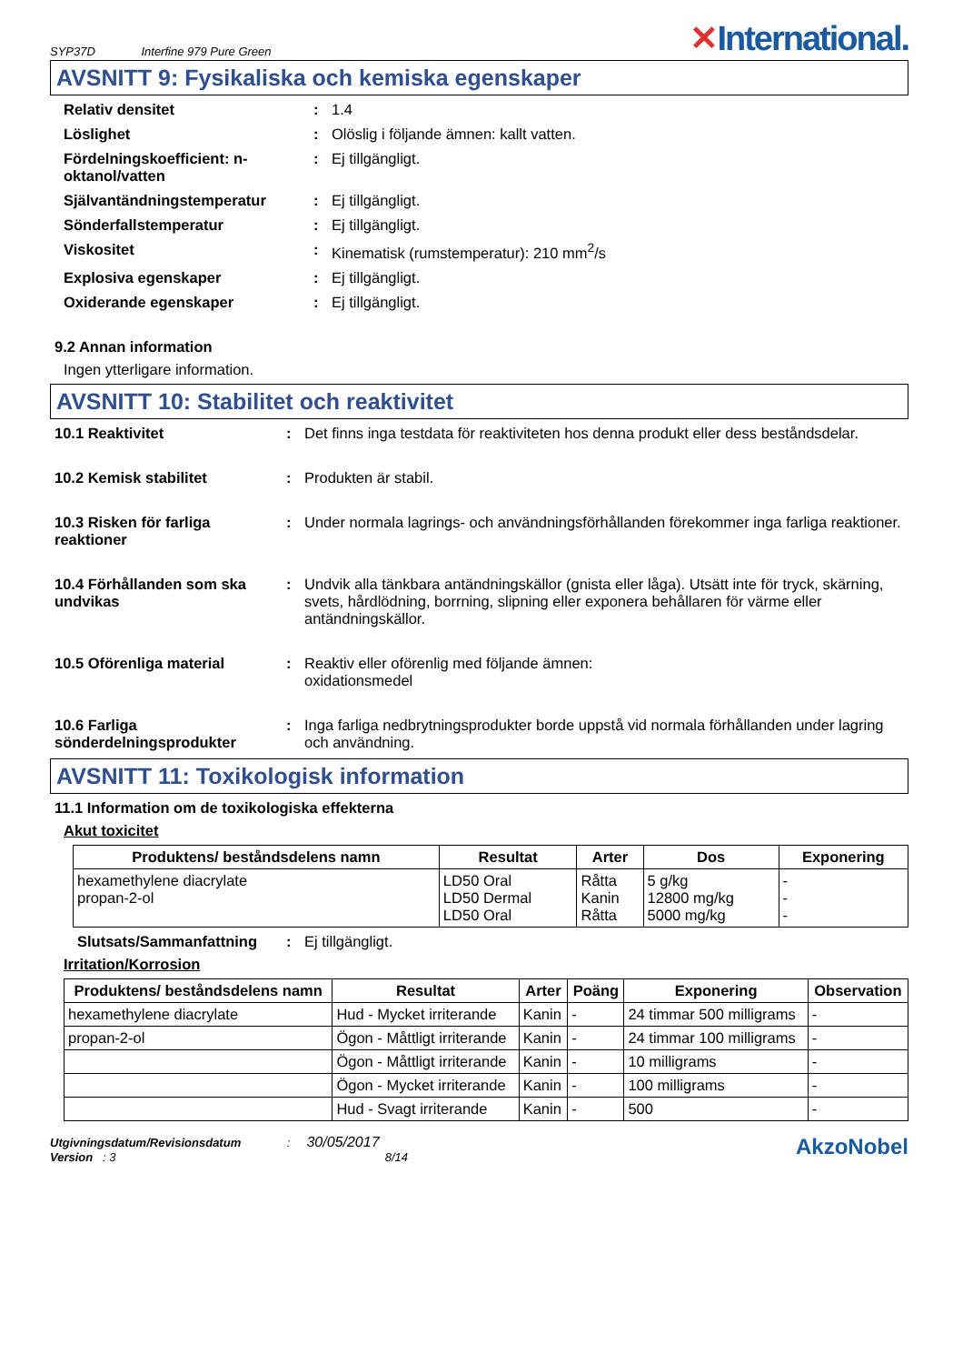SYP37D Interfine 979 Pure Green
✕International.
AVSNITT 9: Fysikaliska och kemiska egenskaper
Relativ densitet: 1.4
Löslighet: Olöslig i följande ämnen: kallt vatten.
Fördelningskoefficient: n-oktanol/vatten: Ej tillgängligt.
Självantändningstemperatur: Ej tillgängligt.
Sönderfallstemperatur: Ej tillgängligt.
Viskositet: Kinematisk (rumstemperatur): 210 mm<sup>2</sup>/s
Explosiva egenskaper: Ej tillgängligt.
Oxiderande egenskaper: Ej tillgängligt.
9.2 Annan information
Ingen ytterligare information.
AVSNITT 10: Stabilitet och reaktivitet
10.1 Reaktivitet: Det finns inga testdata för reaktiviteten hos denna produkt eller dess beståndsdelar.
10.2 Kemisk stabilitet: Produkten är stabil.
10.3 Risken för farliga reaktioner: Under normala lagrings- och användningsförhållanden förekommer inga farliga reaktioner.
10.4 Förhållanden som ska undvikas: Undvik alla tänkbara antändningskällor (gnista eller låga). Utsätt inte för tryck, skärning, svets, hårdlödning, borrning, slipning eller exponera behållaren för värme eller antändningskällor.
10.5 Oförenliga material: Reaktiv eller oförenlig med följande ämnen:
oxidationsmedel
10.6 Farliga sönderdelningsprodukter: Inga farliga nedbrytningsprodukter borde uppstå vid normala förhållanden under lagring och användning.
AVSNITT 11: Toxikologisk information
11.1 Information om de toxikologiska effekterna
Akut toxicitet
| Produktens/ beståndsdelens namn | Resultat | Arter | Dos | Exponering |
| --- | --- | --- | --- | --- |
| hexamethylene diacrylate propan-2-ol | LD50 Oral LD50 Dermal LD50 Oral | Råtta Kanin Råtta | 5 g/kg 12800 mg/kg 5000 mg/kg | - - - |
Slutsats/Sammanfattning: Ej tillgängligt.
Irritation/Korrosion
| Produktens/ beståndsdelens namn | Resultat | Arter | Poäng | Exponering | Observation |
| --- | --- | --- | --- | --- | --- |
| hexamethylene diacrylate | Hud - Mycket irriterande | Kanin | - | 24 timmar 500 milligrams | - |
| propan-2-ol | Ögon - Måttligt irriterande | Kanin | - | 24 timmar 100 milligrams | - |
| | Ögon - Måttligt irriterande | Kanin | - | 10 milligrams | - |
| | Ögon - Mycket irriterande | Kanin | - | 100 milligrams | - |
| | Hud - Svagt irriterande | Kanin | - | 500 | - |
Utgivningsdatum/Revisionsdatum : 30/05/2017
Version : 3 8/14
AkzoNobel